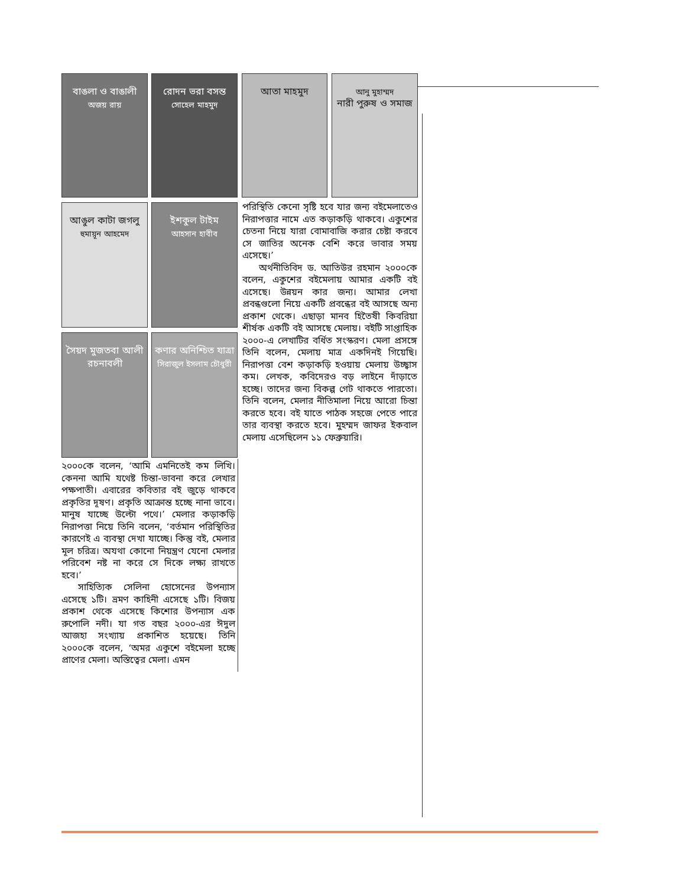বাঙলা ও বাঙালী
অজয় রায়
রোদন ভরা বসন্ত
সোহেল মাহমুদ
আতা মাহমুদ
আনু মুহাম্মদ
নারী পুরুষ ও সমাজ
আঙুল কাটা জগলু
হুমায়ূন আহমেদ
ইশকুল টাইম
আহসান হাবীব
সৈয়দ মুজতবা আলী
রচনাবলী
কণার অনিশ্চিত যাত্রা
সিরাজুল ইসলাম চৌধুরী
পরিস্থিতি কেনো সৃষ্টি হবে যার জন্য বইমেলাতেও নিরাপত্তার নামে এত কড়াকড়ি থাকবে। একুশের চেতনা নিয়ে যারা বোমাবাজি করার চেষ্টা করবে সে জাতির অনেক বেশি করে ভাবার সময় এসেছে।’
অর্থনীতিবিদ ড. আতিউর রহমান ২০০০কে বলেন, একুশের বইমেলায় আমার একটি বই এসেছে। উন্নয়ন কার জন্য। আমার লেখা প্রবন্ধগুলো নিয়ে একটি প্রবন্ধের বই আসছে অন্য প্রকাশ থেকে। এছাড়া মানব হিতৈষী কিবরিয়া শীর্ষক একটি বই আসছে মেলায়। বইটি সাপ্তাহিক ২০০০-এ লেখাটির বর্ধিত সংস্করণ। মেলা প্রসঙ্গে তিনি বলেন, মেলায় মাত্র একদিনই গিয়েছি। নিরাপত্তা বেশ কড়াকড়ি হওয়ায় মেলায় উচ্ছ্বাস কম। লেখক, কবিদেরও বড় লাইনে দাঁড়াতে হচ্ছে। তাদের জন্য বিকল্প গেট থাকতে পারতো। তিনি বলেন, মেলার নীতিমালা নিয়ে আরো চিন্তা করতে হবে। বই যাতে পাঠক সহজে পেতে পারে তার ব্যবস্থা করতে হবে। মুহম্মদ জাফর ইকবাল মেলায় এসেছিলেন ১১ ফেব্রুয়ারি।
২০০০কে বলেন, ‘আমি এমনিতেই কম লিখি। কেননা আমি যথেষ্ট চিন্তা-ভাবনা করে লেখার পক্ষপাতী। এবারের কবিতার বই জুড়ে থাকবে প্রকৃতির দূষণ। প্রকৃতি আক্রান্ত হচ্ছে নানা ভাবে। মানুষ যাচ্ছে উল্টো পথে।’ মেলার কড়াকড়ি নিরাপত্তা নিয়ে তিনি বলেন, ‘বর্তমান পরিস্থিতির কারণেই এ ব্যবস্থা দেখা যাচ্ছে। কিন্তু বই, মেলার মূল চরিত্র। অযথা কোনো নিয়ন্ত্রণ যেনো মেলার পরিবেশ নষ্ট না করে সে দিকে লক্ষ্য রাখতে হবে।’
সাহিত্যিক সেলিনা হোসেনের উপন্যাস এসেছে ১টি। ভ্রমণ কাহিনী এসেছে ১টি। বিজয় প্রকাশ থেকে এসেছে কিশোর উপন্যাস এক রুপোলি নদী। যা গত বছর ২০০০-এর ঈদুল আজহা সংখ্যায় প্রকাশিত হয়েছে। তিনি ২০০০কে বলেন, ‘অমর একুশে বইমেলা হচ্ছে প্রাণের মেলা। অস্তিত্বের মেলা। এমন